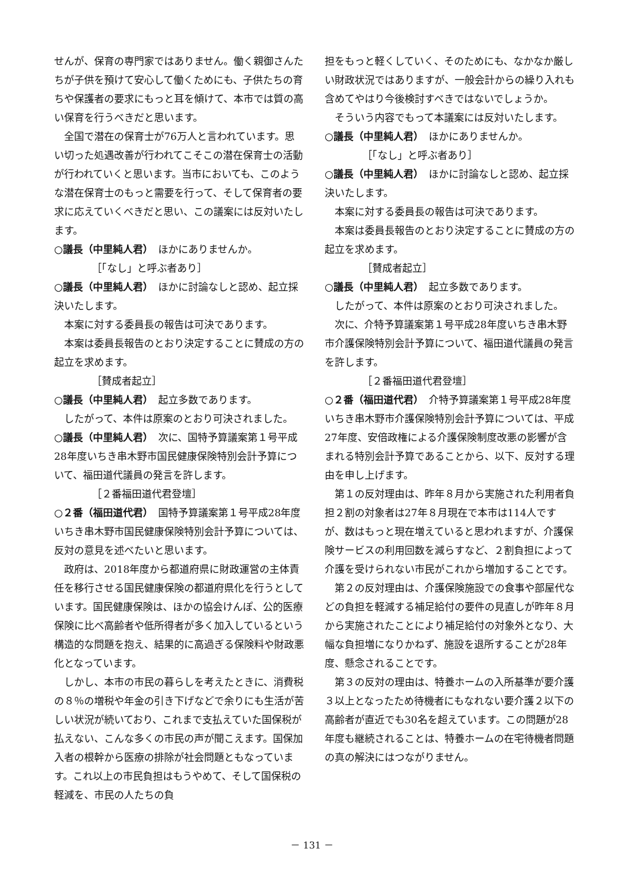せんが、保育の専門家ではありません。働く親御さんたちが子供を預けて安心して働くためにも、子供たちの育ちや保護者の要求にもっと耳を傾けて、本市では質の高い保育を行うべきだと思います。
　全国で潜在の保育士が76万人と言われています。思い切った処遇改善が行われてこそこの潜在保育士の活動が行われていくと思います。当市においても、このような潜在保育士のもっと需要を行って、そして保育者の要求に応えていくべきだと思い、この議案には反対いたします。
○議長（中里純人君）　ほかにありませんか。
［「なし」と呼ぶ者あり］
○議長（中里純人君）　ほかに討論なしと認め、起立採決いたします。
　本案に対する委員長の報告は可決であります。
　本案は委員長報告のとおり決定することに賛成の方の起立を求めます。
［賛成者起立］
○議長（中里純人君）　起立多数であります。
　したがって、本件は原案のとおり可決されました。
○議長（中里純人君）　次に、国特予算議案第１号平成28年度いちき串木野市国民健康保険特別会計予算について、福田道代議員の発言を許します。
［２番福田道代君登壇］
○２番（福田道代君）　国特予算議案第１号平成28年度いちき串木野市国民健康保険特別会計予算については、反対の意見を述べたいと思います。
　政府は、2018年度から都道府県に財政運営の主体責任を移行させる国民健康保険の都道府県化を行うとしています。国民健康保険は、ほかの協会けんぽ、公的医療保険に比べ高齢者や低所得者が多く加入しているという構造的な問題を抱え、結果的に高過ぎる保険料や財政悪化となっています。
　しかし、本市の市民の暮らしを考えたときに、消費税の８％の増税や年金の引き下げなどで余りにも生活が苦しい状況が続いており、これまで支払えていた国保税が払えない、こんな多くの市民の声が聞こえます。国保加入者の根幹から医療の排除が社会問題ともなっています。これ以上の市民負担はもうやめて、そして国保税の軽減を、市民の人たちの負
担をもっと軽くしていく、そのためにも、なかなか厳しい財政状況ではありますが、一般会計からの繰り入れも含めてやはり今後検討すべきではないでしょうか。
　そういう内容でもって本議案には反対いたします。
○議長（中里純人君）　ほかにありませんか。
［「なし」と呼ぶ者あり］
○議長（中里純人君）　ほかに討論なしと認め、起立採決いたします。
　本案に対する委員長の報告は可決であります。
　本案は委員長報告のとおり決定することに賛成の方の起立を求めます。
［賛成者起立］
○議長（中里純人君）　起立多数であります。
　したがって、本件は原案のとおり可決されました。
　次に、介特予算議案第１号平成28年度いちき串木野市介護保険特別会計予算について、福田道代議員の発言を許します。
［２番福田道代君登壇］
○２番（福田道代君）　介特予算議案第１号平成28年度いちき串木野市介護保険特別会計予算については、平成27年度、安倍政権による介護保険制度改悪の影響が含まれる特別会計予算であることから、以下、反対する理由を申し上げます。
　第１の反対理由は、昨年８月から実施された利用者負担２割の対象者は27年８月現在で本市は114人ですが、数はもっと現在増えていると思われますが、介護保険サービスの利用回数を減らすなど、２割負担によって介護を受けられない市民がこれから増加することです。
　第２の反対理由は、介護保険施設での食事や部屋代などの負担を軽減する補足給付の要件の見直しが昨年８月から実施されたことにより補足給付の対象外となり、大幅な負担増になりかねず、施設を退所することが28年度、懸念されることです。
　第３の反対の理由は、特養ホームの入所基準が要介護３以上となったため待機者にもなれない要介護２以下の高齢者が直近でも30名を超えています。この問題が28年度も継続されることは、特養ホームの在宅待機者問題の真の解決にはつながりません。
－ 131 －